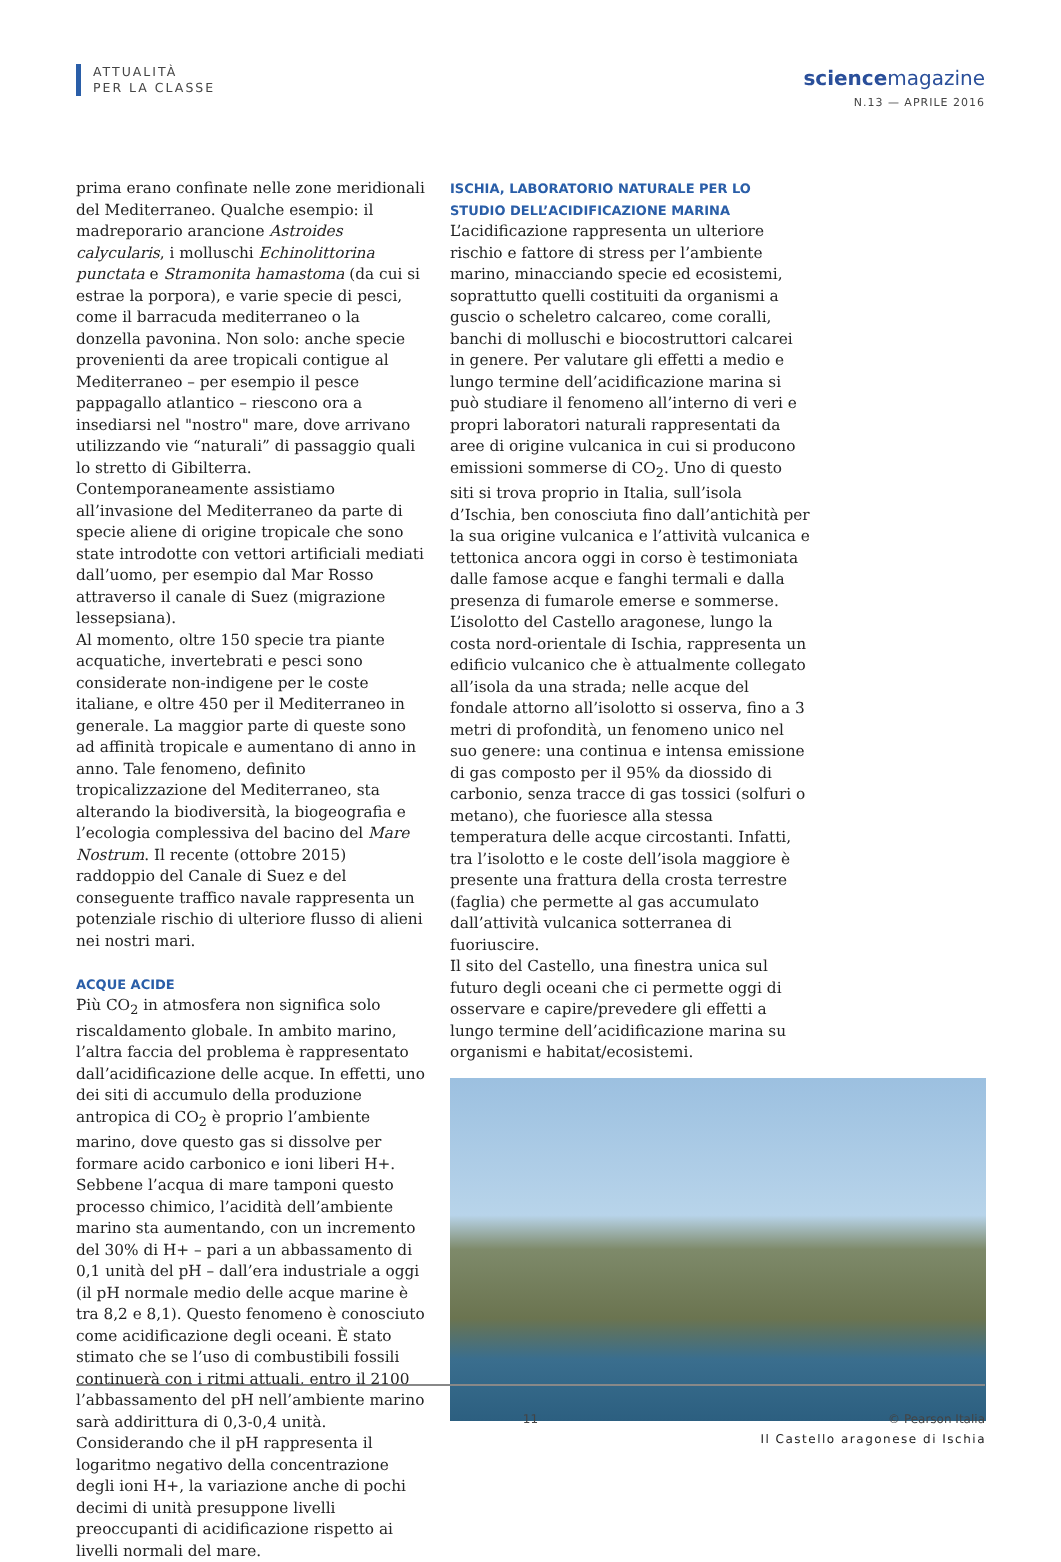ATTUALITÀ
PER LA CLASSE
sciencemagazine
N.13 — APRILE 2016
prima erano confinate nelle zone meridionali del Mediterraneo. Qualche esempio: il madreporario arancione Astroides calycularis, i molluschi Echinolittorina punctata e Stramonita hamastoma (da cui si estrae la porpora), e varie specie di pesci, come il barracuda mediterraneo o la donzella pavonina. Non solo: anche specie provenienti da aree tropicali contigue al Mediterraneo – per esempio il pesce pappagallo atlantico – riescono ora a insediarsi nel "nostro" mare, dove arrivano utilizzando vie “naturali” di passaggio quali lo stretto di Gibilterra. Contemporaneamente assistiamo all’invasione del Mediterraneo da parte di specie aliene di origine tropicale che sono state introdotte con vettori artificiali mediati dall’uomo, per esempio dal Mar Rosso attraverso il canale di Suez (migrazione lessepsiana).
Al momento, oltre 150 specie tra piante acquatiche, invertebrati e pesci sono considerate non-indigene per le coste italiane, e oltre 450 per il Mediterraneo in generale. La maggior parte di queste sono ad affinità tropicale e aumentano di anno in anno. Tale fenomeno, definito tropicalizzazione del Mediterraneo, sta alterando la biodiversità, la biogeografia e l’ecologia complessiva del bacino del Mare Nostrum. Il recente (ottobre 2015) raddoppio del Canale di Suez e del conseguente traffico navale rappresenta un potenziale rischio di ulteriore flusso di alieni nei nostri mari.
ACQUE ACIDE
Più CO<sub>2</sub> in atmosfera non significa solo riscaldamento globale. In ambito marino, l’altra faccia del problema è rappresentato dall’acidificazione delle acque. In effetti, uno dei siti di accumulo della produzione antropica di CO<sub>2</sub> è proprio l’ambiente marino, dove questo gas si dissolve per formare acido carbonico e ioni liberi H+. Sebbene l’acqua di mare tamponi questo processo chimico, l’acidità dell’ambiente marino sta aumentando, con un incremento del 30% di H+ – pari a un abbassamento di 0,1 unità del pH – dall’era industriale a oggi (il pH normale medio delle acque marine è tra 8,2 e 8,1). Questo fenomeno è conosciuto come acidificazione degli oceani. È stato stimato che se l’uso di combustibili fossili continuerà con i ritmi attuali, entro il 2100 l’abbassamento del pH nell’ambiente marino sarà addirittura di 0,3-0,4 unità. Considerando che il pH rappresenta il logaritmo negativo della concentrazione degli ioni H+, la variazione anche di pochi decimi di unità presuppone livelli preoccupanti di acidificazione rispetto ai livelli normali del mare.
ISCHIA, LABORATORIO NATURALE PER LO STUDIO DELL’ACIDIFICAZIONE MARINA
L’acidificazione rappresenta un ulteriore rischio e fattore di stress per l’ambiente marino, minacciando specie ed ecosistemi, soprattutto quelli costituiti da organismi a guscio o scheletro calcareo, come coralli, banchi di molluschi e biocostruttori calcarei in genere. Per valutare gli effetti a medio e lungo termine dell’acidificazione marina si può studiare il fenomeno all’interno di veri e propri laboratori naturali rappresentati da aree di origine vulcanica in cui si producono emissioni sommerse di CO<sub>2</sub>. Uno di questo siti si trova proprio in Italia, sull’isola d’Ischia, ben conosciuta fino dall’antichità per la sua origine vulcanica e l’attività vulcanica e tettonica ancora oggi in corso è testimoniata dalle famose acque e fanghi termali e dalla presenza di fumarole emerse e sommerse. L’isolotto del Castello aragonese, lungo la costa nord-orientale di Ischia, rappresenta un edificio vulcanico che è attualmente collegato all’isola da una strada; nelle acque del fondale attorno all’isolotto si osserva, fino a 3 metri di profondità, un fenomeno unico nel suo genere: una continua e intensa emissione di gas composto per il 95% da diossido di carbonio, senza tracce di gas tossici (solfuri o metano), che fuoriesce alla stessa temperatura delle acque circostanti. Infatti, tra l’isolotto e le coste dell’isola maggiore è presente una frattura della crosta terrestre (faglia) che permette al gas accumulato dall’attività vulcanica sotterranea di fuoriuscire.
Il sito del Castello, una finestra unica sul futuro degli oceani che ci permette oggi di osservare e capire/prevedere gli effetti a lungo termine dell’acidificazione marina su organismi e habitat/ecosistemi.
Il Castello aragonese di Ischia
11 © Pearson Italia